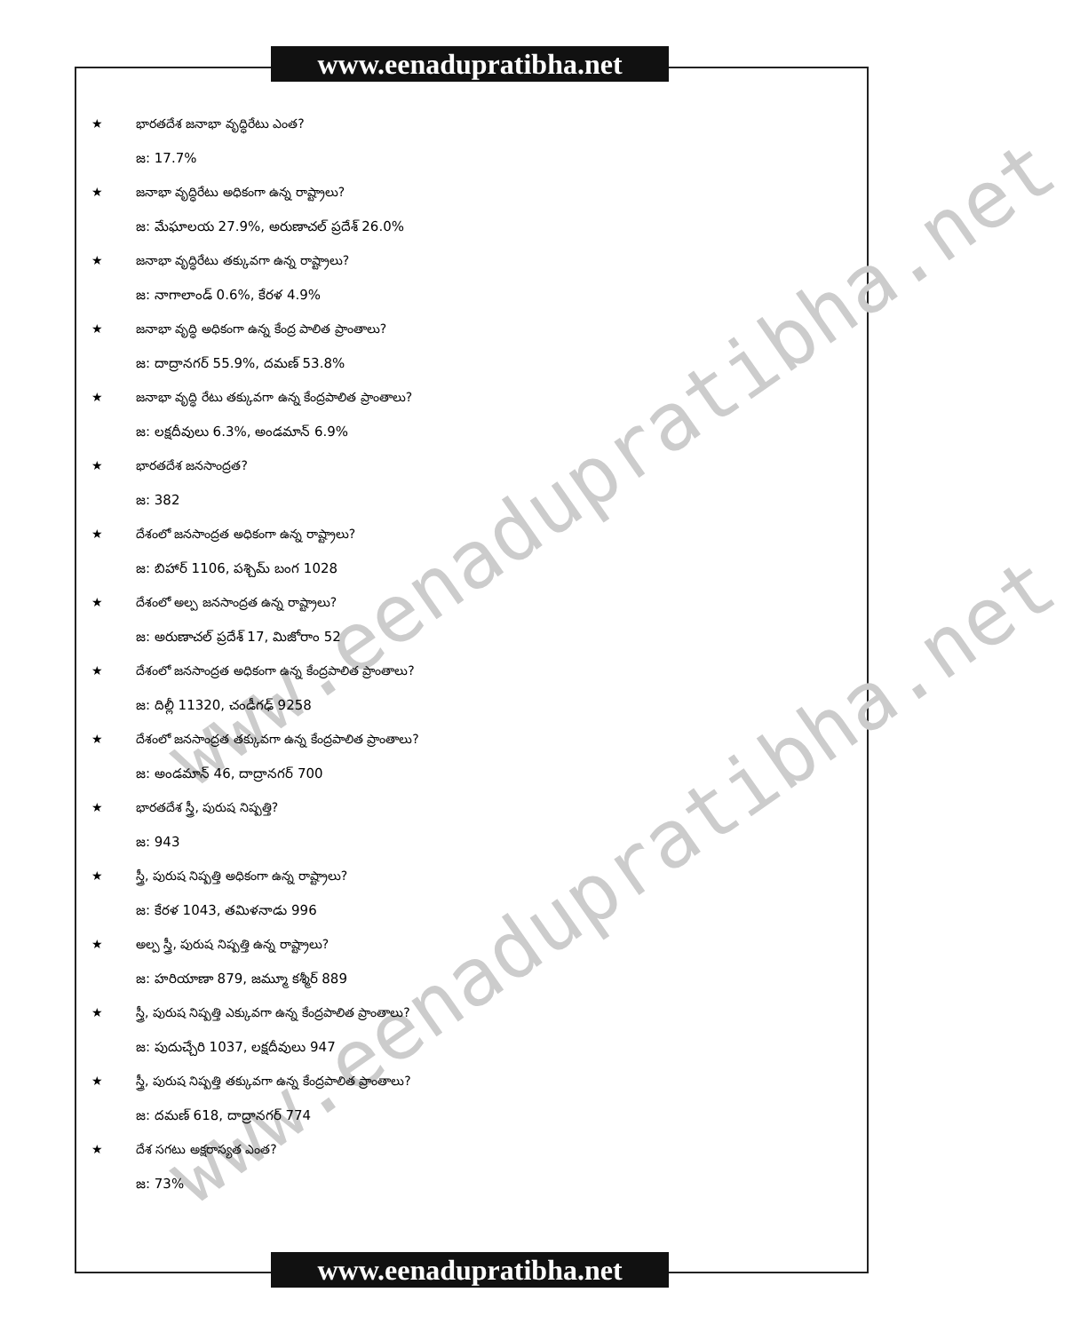www.eenadupratibha.net
www.eenadupratibha.net
www.eenadupratibha.net
★ భారతదేశ జనాభా వృద్ధిరేటు ఎంత?
జ: 17.7%
★ జనాభా వృద్ధిరేటు అధికంగా ఉన్న రాష్ట్రాలు?
జ: మేఘాలయ 27.9%, అరుణాచల్ ప్రదేశ్ 26.0%
★ జనాభా వృద్ధిరేటు తక్కువగా ఉన్న రాష్ట్రాలు?
జ: నాగాలాండ్ 0.6%, కేరళ 4.9%
★ జనాభా వృద్ధి అధికంగా ఉన్న కేంద్ర పాలిత ప్రాంతాలు?
జ: దాద్రానగర్ 55.9%, దమణ్ 53.8%
★ జనాభా వృద్ధి రేటు తక్కువగా ఉన్న కేంద్రపాలిత ప్రాంతాలు?
జ: లక్షదీవులు 6.3%, అండమాన్ 6.9%
★ భారతదేశ జనసాంద్రత?
జ: 382
★ దేశంలో జనసాంద్రత అధికంగా ఉన్న రాష్ట్రాలు?
జ: బిహార్ 1106, పశ్చిమ్ బంగ 1028
★ దేశంలో అల్ప జనసాంద్రత ఉన్న రాష్ట్రాలు?
జ: అరుణాచల్ ప్రదేశ్ 17, మిజోరాం 52
★ దేశంలో జనసాంద్రత అధికంగా ఉన్న కేంద్రపాలిత ప్రాంతాలు?
జ: దిల్లీ 11320, చండీగఢ్ 9258
★ దేశంలో జనసాంద్రత తక్కువగా ఉన్న కేంద్రపాలిత ప్రాంతాలు?
జ: అండమాన్ 46, దాద్రానగర్ 700
★ భారతదేశ స్త్రీ, పురుష నిష్పత్తి?
జ: 943
★ స్త్రీ, పురుష నిష్పత్తి అధికంగా ఉన్న రాష్ట్రాలు?
జ: కేరళ 1043, తమిళనాడు 996
★ అల్ప స్త్రీ, పురుష నిష్పత్తి ఉన్న రాష్ట్రాలు?
జ: హరియాణా 879, జమ్మూ కశ్మీర్ 889
★ స్త్రీ, పురుష నిష్పత్తి ఎక్కువగా ఉన్న కేంద్రపాలిత ప్రాంతాలు?
జ: పుదుచ్చేరి 1037, లక్షదీవులు 947
★ స్త్రీ, పురుష నిష్పత్తి తక్కువగా ఉన్న కేంద్రపాలిత ప్రాంతాలు?
జ: దమణ్ 618, దాద్రానగర్ 774
★ దేశ సగటు అక్షరాస్యత ఎంత?
జ: 73%
www.eenadupratibha.net